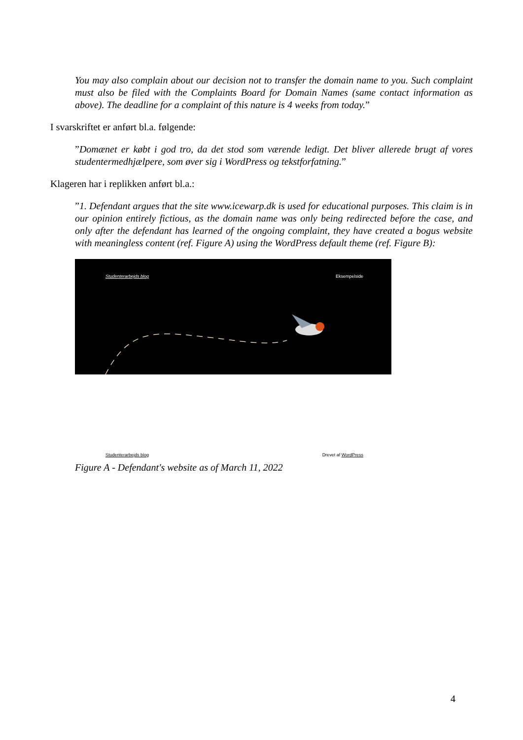You may also complain about our decision not to transfer the domain name to you. Such complaint must also be filed with the Complaints Board for Domain Names (same contact information as above). The deadline for a complaint of this nature is 4 weeks from today.”
I svarskriftet er anført bl.a. følgende:
”Domænet er købt i god tro, da det stod som værende ledigt. Det bliver allerede brugt af vores studentermedhjælpere, som øver sig i WordPress og tekstforfatning.”
Klageren har i replikken anført bl.a.:
”1. Defendant argues that the site www.icewarp.dk is used for educational purposes. This claim is in our opinion entirely fictious, as the domain name was only being redirected before the case, and only after the defendant has learned of the ongoing complaint, they have created a bogus website with meaningless content (ref. Figure A) using the WordPress default theme (ref. Figure B):
Studenterarbejds blog Eksempelside
Studenterarbejds blog Drevet af WordPress
Figure A - Defendant's website as of March 11, 2022
4